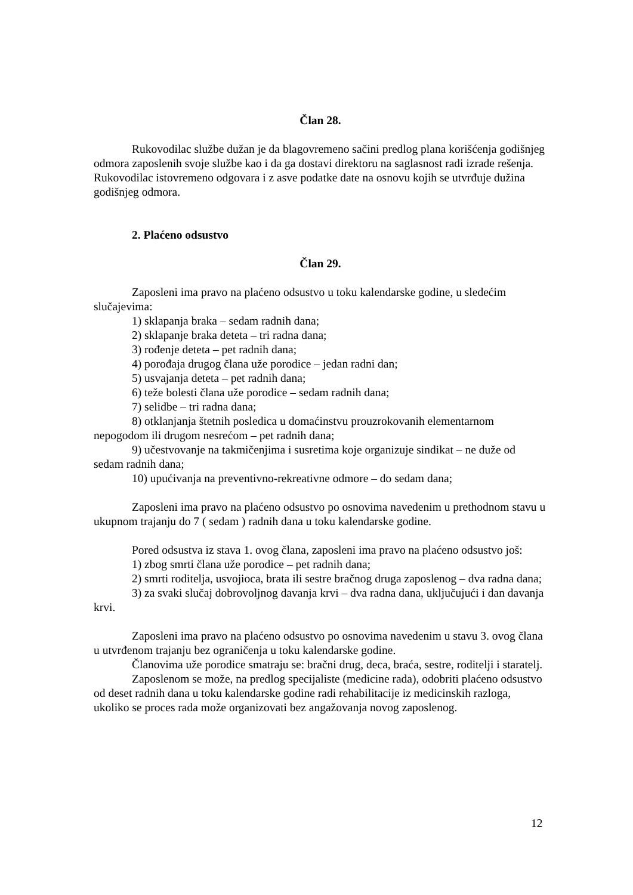Član 28.
Rukovodilac službe dužan je da blagovremeno sačini predlog plana korišćenja godišnjeg odmora zaposlenih svoje službe kao i da ga dostavi direktoru na saglasnost radi izrade rešenja. Rukovodilac istovremeno odgovara i z asve podatke date na osnovu kojih se utvrđuje dužina godišnjeg odmora.
2. Plaćeno odsustvo
Član 29.
Zaposleni ima pravo na plaćeno odsustvo u toku kalendarske godine, u sledećim slučajevima:
1) sklapanja braka – sedam radnih dana;
2) sklapanje braka deteta – tri radna dana;
3) rođenje deteta – pet radnih dana;
4) porođaja drugog člana uže porodice – jedan radni dan;
5) usvajanja deteta – pet radnih dana;
6) teže bolesti člana uže porodice – sedam radnih dana;
7) selidbe – tri radna dana;
8) otklanjanja štetnih posledica u domaćinstvu prouzrokovanih elementarnom nepogodom ili drugom nesrećom – pet radnih dana;
9) učestvovanje na takmičenjima i susretima koje organizuje sindikat – ne duže od sedam radnih dana;
10) upućivanja na preventivno-rekreativne odmore – do sedam dana;
Zaposleni ima pravo na plaćeno odsustvo po osnovima navedenim u prethodnom stavu u ukupnom trajanju do 7 ( sedam ) radnih dana u toku kalendarske godine.
Pored odsustva iz stava 1. ovog člana, zaposleni ima pravo na plaćeno odsustvo još:
1) zbog smrti člana uže porodice – pet radnih dana;
2) smrti roditelja, usvojioca, brata ili sestre bračnog druga zaposlenog – dva radna dana;
3) za svaki slučaj dobrovoljnog davanja krvi – dva radna dana, uključujući i dan davanja krvi.
Zaposleni ima pravo na plaćeno odsustvo po osnovima navedenim u stavu 3. ovog člana u utvrđenom trajanju bez ograničenja u toku kalendarske godine.
Članovima uže porodice smatraju se: bračni drug, deca, braća, sestre, roditelji i staratelj.
Zaposlenom se može, na predlog specijaliste (medicine rada), odobriti plaćeno odsustvo od deset radnih dana u toku kalendarske godine radi rehabilitacije iz medicinskih razloga, ukoliko se proces rada može organizovati bez angažovanja novog zaposlenog.
12